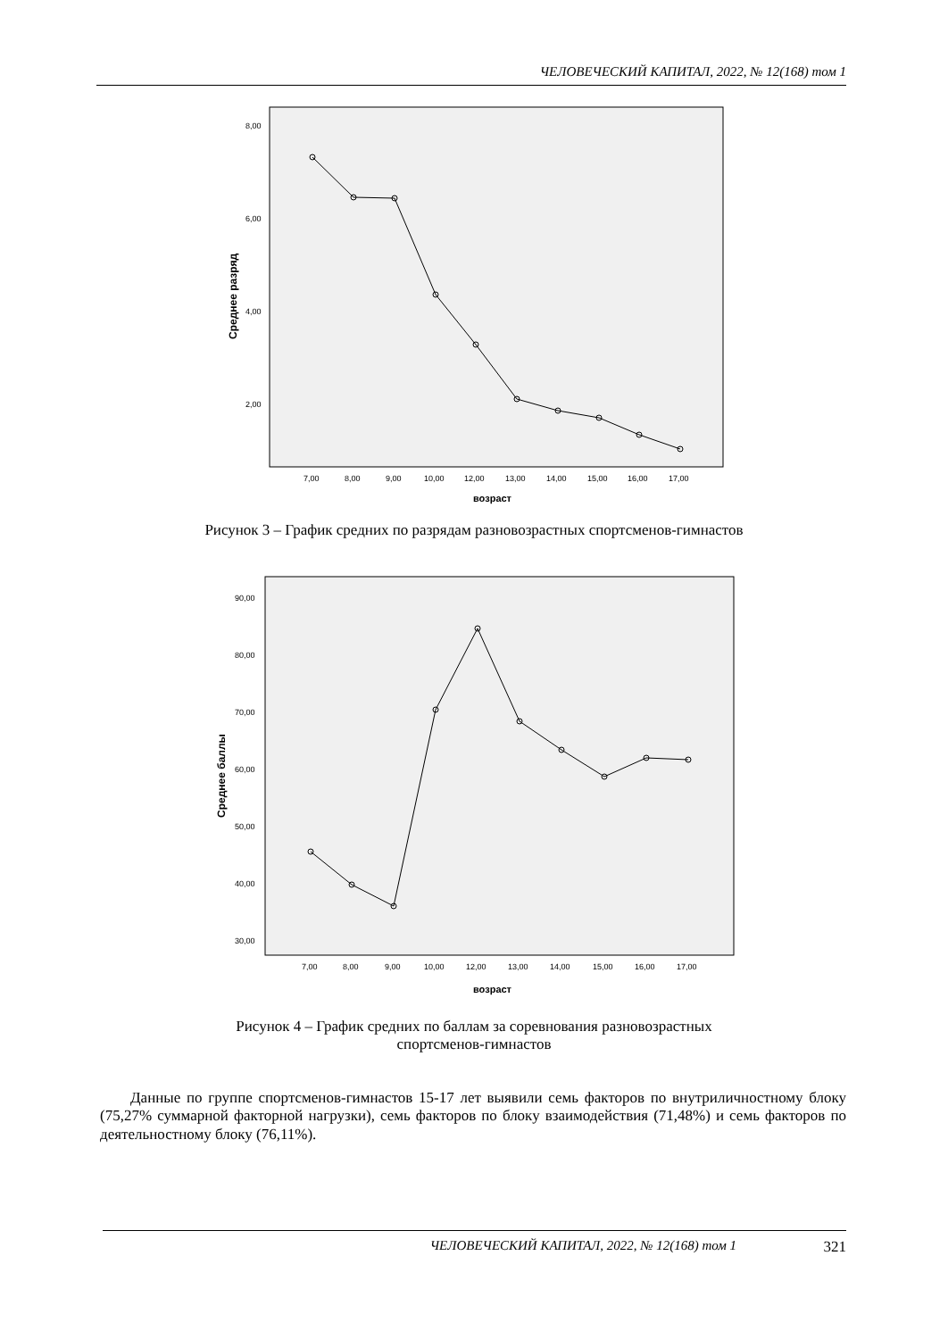ЧЕЛОВЕЧЕСКИЙ КАПИТАЛ, 2022, № 12(168) том 1
8,00
6,00
4,00
2,00
Среднее разряд
7,00
8,00
9,00
10,00
12,00
13,00
14,00
15,00
16,00
17,00
возраст
Рисунок 3 – График средних по разрядам разновозрастных спортсменов-гимнастов
90,00
80,00
70,00
60,00
50,00
40,00
30,00
Среднее баллы
7,00
8,00
9,00
10,00
12,00
13,00
14,00
15,00
16,00
17,00
возраст
Рисунок 4 – График средних по баллам за соревнования разновозрастных
спортсменов-гимнастов
Данные по группе спортсменов-гимнастов 15-17 лет выявили семь факторов по внутриличностному блоку (75,27% суммарной факторной нагрузки), семь факторов по блоку взаимодействия (71,48%) и семь факторов по деятельностному блоку (76,11%).
ЧЕЛОВЕЧЕСКИЙ КАПИТАЛ, 2022, № 12(168) том 1 321